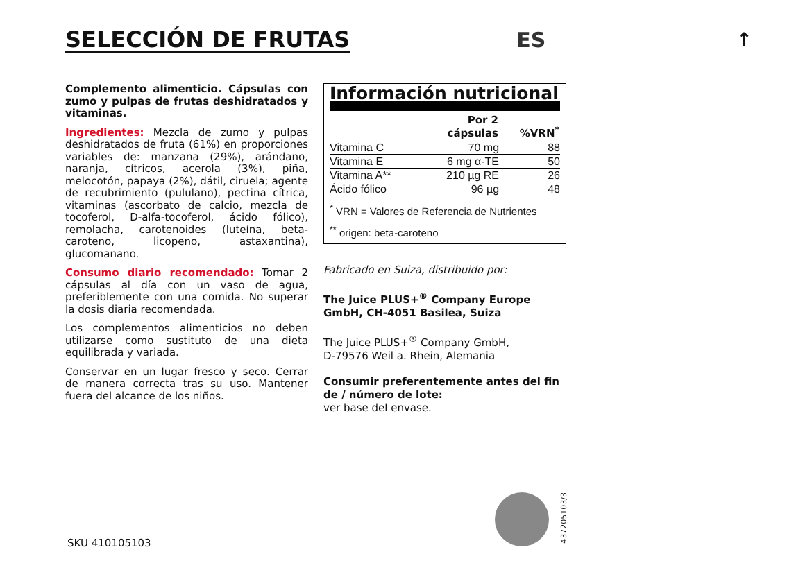SELECCIÓN DE FRUTAS ES ↑
Complemento alimenticio. Cápsulas con zumo y pulpas de frutas deshidratados y vitaminas.
Ingredientes: Mezcla de zumo y pulpas deshidratados de fruta (61%) en proporciones variables de: manzana (29%), arándano, naranja, cítricos, acerola (3%), piña, melocotón, papaya (2%), dátil, ciruela; agente de recubrimiento (pululano), pectina cítrica, vitaminas (ascorbato de calcio, mezcla de tocoferol, D-alfa-tocoferol, ácido fólico), remolacha, carotenoides (luteína, beta-caroteno, licopeno, astaxantina), glucomanano.
Consumo diario recomendado: Tomar 2 cápsulas al día con un vaso de agua, preferiblemente con una comida. No superar la dosis diaria recomendada.
Los complementos alimenticios no deben utilizarse como sustituto de una dieta equilibrada y variada.
Conservar en un lugar fresco y seco. Cerrar de manera correcta tras su uso. Mantener fuera del alcance de los niños.
Información nutricional
| | Por 2 cápsulas | %VRN<sup>*</sup> |
| --- | --- | --- |
| Vitamina C | 70 mg | 88 |
| Vitamina E | 6 mg α-TE | 50 |
| Vitamina A** | 210 µg RE | 26 |
| Ácido fólico | 96 µg | 48 |
<sup>*</sup> VRN = Valores de Referencia de Nutrientes
<sup>**</sup> origen: beta-caroteno
Fabricado en Suiza, distribuido por:
The Juice PLUS+<sup>®</sup> Company Europe GmbH, CH-4051 Basilea, Suiza
The Juice PLUS+<sup>®</sup> Company GmbH,
D-79576 Weil a. Rhein, Alemania
Consumir preferentemente antes del fin de / número de lote:
ver base del envase.
SKU 410105103
437205103/3